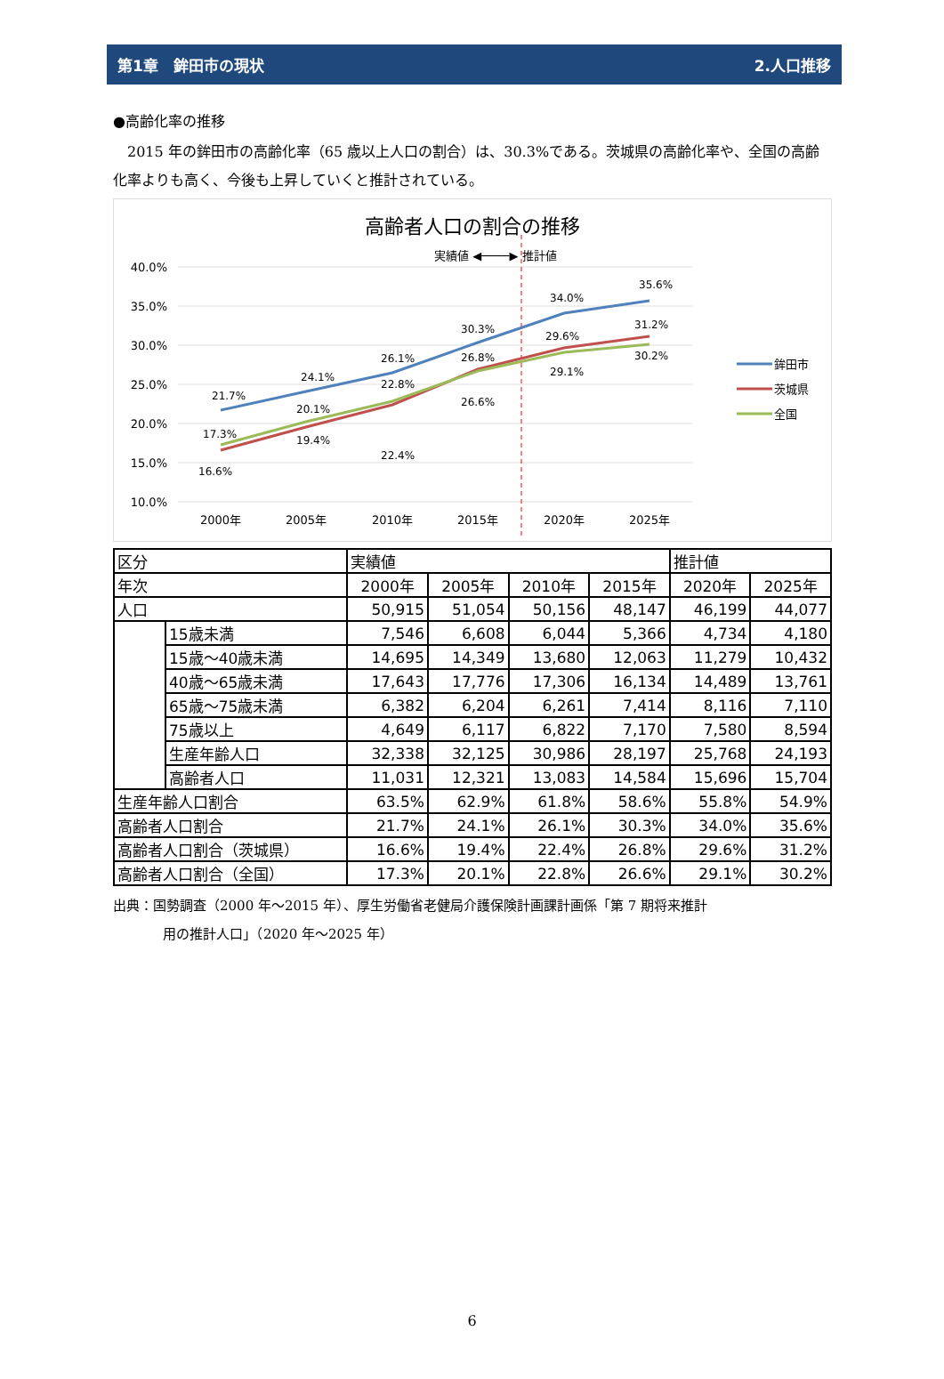第1章　鉾田市の現状 2.人口推移
●高齢化率の推移
2015 年の鉾田市の高齢化率（65 歳以上人口の割合）は、30.3%である。茨城県の高齢化率や、全国の高齢化率よりも高く、今後も上昇していくと推計されている。
高齢者人口の割合の推移
実績値 ◀────▶ 推計値
40.0%
35.0%
30.0%
25.0%
20.0%
15.0%
10.0%
21.7%
24.1%
26.1%
30.3%
34.0%
35.6%
16.6%
19.4%
22.4%
26.8%
29.6%
31.2%
17.3%
20.1%
22.8%
26.6%
29.1%
30.2%
2000年
2005年
2010年
2015年
2020年
2025年
鉾田市
茨城県
全国
| 区分 | | 実績値 | | | | 推計値 | |
| --- | --- | --- | --- | --- | --- | --- | --- |
| 年次 | | 2000年 | 2005年 | 2010年 | 2015年 | 2020年 | 2025年 |
| 人口 | | 50,915 | 51,054 | 50,156 | 48,147 | 46,199 | 44,077 |
| | 15歳未満 | 7,546 | 6,608 | 6,044 | 5,366 | 4,734 | 4,180 |
| | 15歳～40歳未満 | 14,695 | 14,349 | 13,680 | 12,063 | 11,279 | 10,432 |
| | 40歳～65歳未満 | 17,643 | 17,776 | 17,306 | 16,134 | 14,489 | 13,761 |
| | 65歳～75歳未満 | 6,382 | 6,204 | 6,261 | 7,414 | 8,116 | 7,110 |
| | 75歳以上 | 4,649 | 6,117 | 6,822 | 7,170 | 7,580 | 8,594 |
| | 生産年齢人口 | 32,338 | 32,125 | 30,986 | 28,197 | 25,768 | 24,193 |
| | 高齢者人口 | 11,031 | 12,321 | 13,083 | 14,584 | 15,696 | 15,704 |
| 生産年齢人口割合 | | 63.5% | 62.9% | 61.8% | 58.6% | 55.8% | 54.9% |
| 高齢者人口割合 | | 21.7% | 24.1% | 26.1% | 30.3% | 34.0% | 35.6% |
| 高齢者人口割合（茨城県） | | 16.6% | 19.4% | 22.4% | 26.8% | 29.6% | 31.2% |
| 高齢者人口割合（全国） | | 17.3% | 20.1% | 22.8% | 26.6% | 29.1% | 30.2% |
出典：国勢調査（2000 年～2015 年）、厚生労働省老健局介護保険計画課計画係「第 7 期将来推計
用の推計人口」（2020 年～2025 年）
6